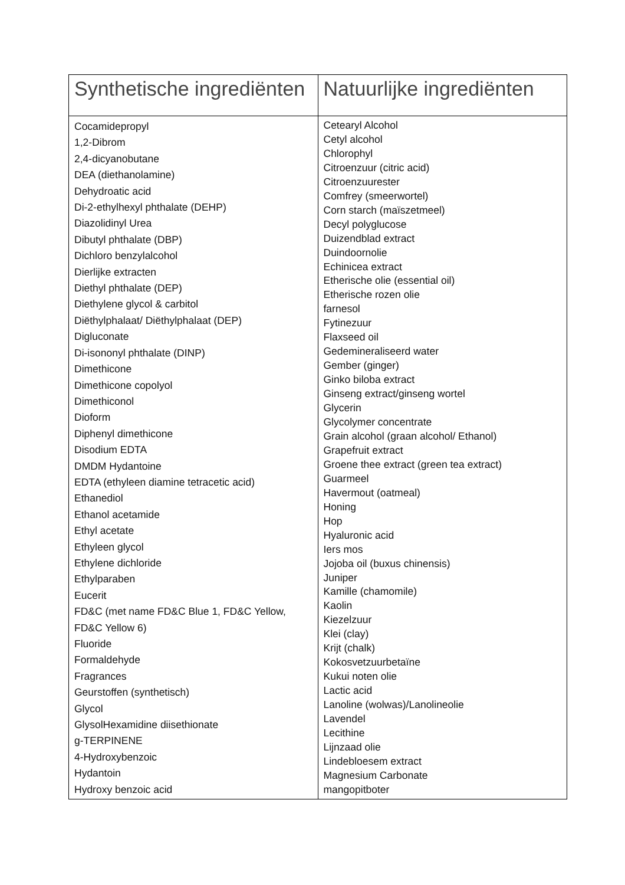| Synthetische ingrediënten | Natuurlijke ingrediënten |
| --- | --- |
| Cocamidepropyl 1,2-Dibrom 2,4-dicyanobutane DEA (diethanolamine) Dehydroatic acid Di-2-ethylhexyl phthalate (DEHP) Diazolidinyl Urea Dibutyl phthalate (DBP) Dichloro benzylalcohol Dierlijke extracten Diethyl phthalate (DEP) Diethylene glycol & carbitol Diëthylphalaat/ Diëthylphalaat (DEP) Digluconate Di-isononyl phthalate (DINP) Dimethicone Dimethicone copolyol Dimethiconol Dioform Diphenyl dimethicone Disodium EDTA DMDM Hydantoine EDTA (ethyleen diamine tetracetic acid) Ethanediol Ethanol acetamide Ethyl acetate Ethyleen glycol Ethylene dichloride Ethylparaben Eucerit FD&C (met name FD&C Blue 1, FD&C Yellow, FD&C Yellow 6) Fluoride Formaldehyde Fragrances Geurstoffen (synthetisch) Glycol GlysolHexamidine diisethionate g-TERPINENE 4-Hydroxybenzoic Hydantoin Hydroxy benzoic acid | Cetearyl Alcohol Cetyl alcohol Chlorophyl Citroenzuur (citric acid) Citroenzuurester Comfrey (smeerwortel) Corn starch (maïszetmeel) Decyl polyglucose Duizendblad extract Duindoornolie Echinicea extract Etherische olie (essential oil) Etherische rozen olie farnesol Fytinezuur Flaxseed oil Gedemineraliseerd water Gember (ginger) Ginko biloba extract Ginseng extract/ginseng wortel Glycerin Glycolymer concentrate Grain alcohol (graan alcohol/ Ethanol) Grapefruit extract Groene thee extract (green tea extract) Guarmeel Havermout (oatmeal) Honing Hop Hyaluronic acid Iers mos Jojoba oil (buxus chinensis) Juniper Kamille (chamomile) Kaolin Kiezelzuur Klei (clay) Krijt (chalk) Kokosvetzuurbetaïne Kukui noten olie Lactic acid Lanoline (wolwas)/Lanolineolie Lavendel Lecithine Lijnzaad olie Lindebloesem extract Magnesium Carbonate mangopitboter |